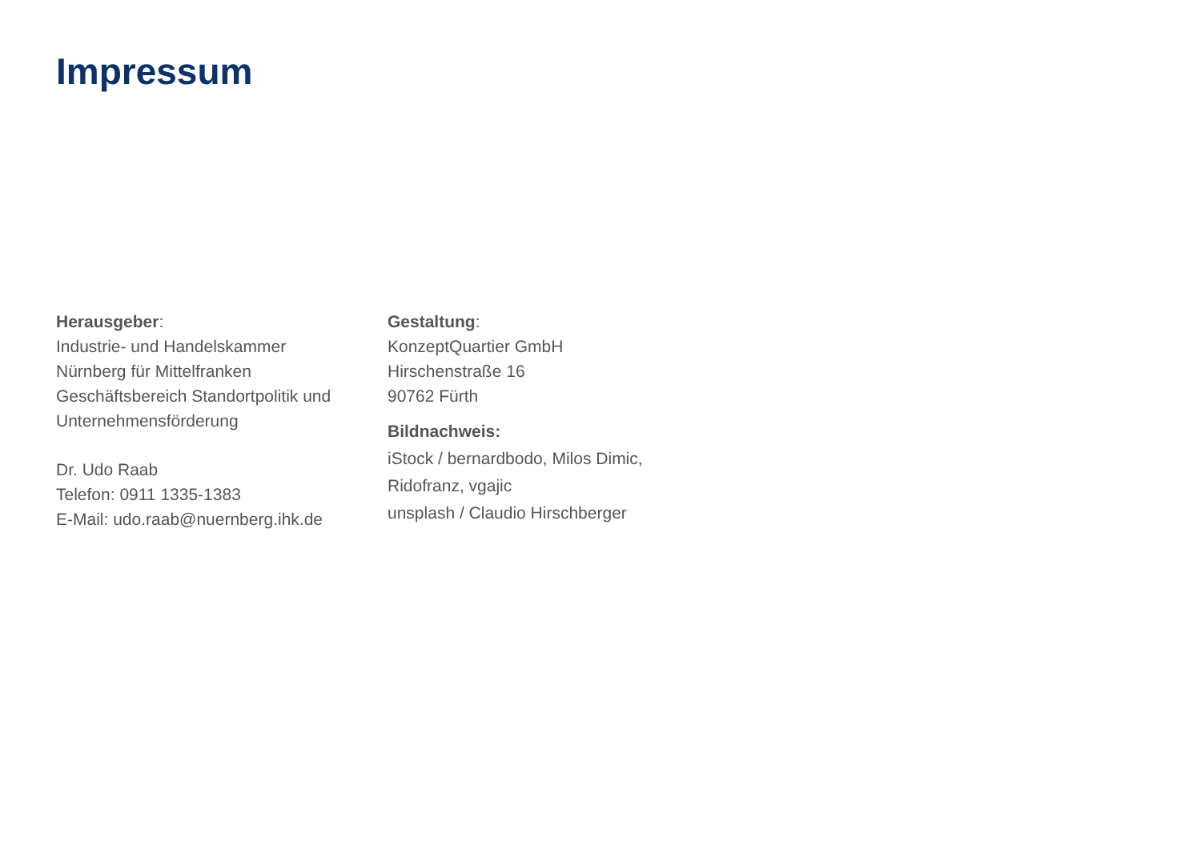Impressum
Herausgeber:
Industrie- und Handelskammer
Nürnberg für Mittelfranken
Geschäftsbereich Standortpolitik und
Unternehmensförderung
Dr. Udo Raab
Telefon: 0911 1335-1383
E-Mail: udo.raab@nuernberg.ihk.de
Gestaltung:
KonzeptQuartier GmbH
Hirschenstraße 16
90762 Fürth
Bildnachweis:
iStock / bernardbodo, Milos Dimic,
Ridofranz, vgajic
unsplash / Claudio Hirschberger